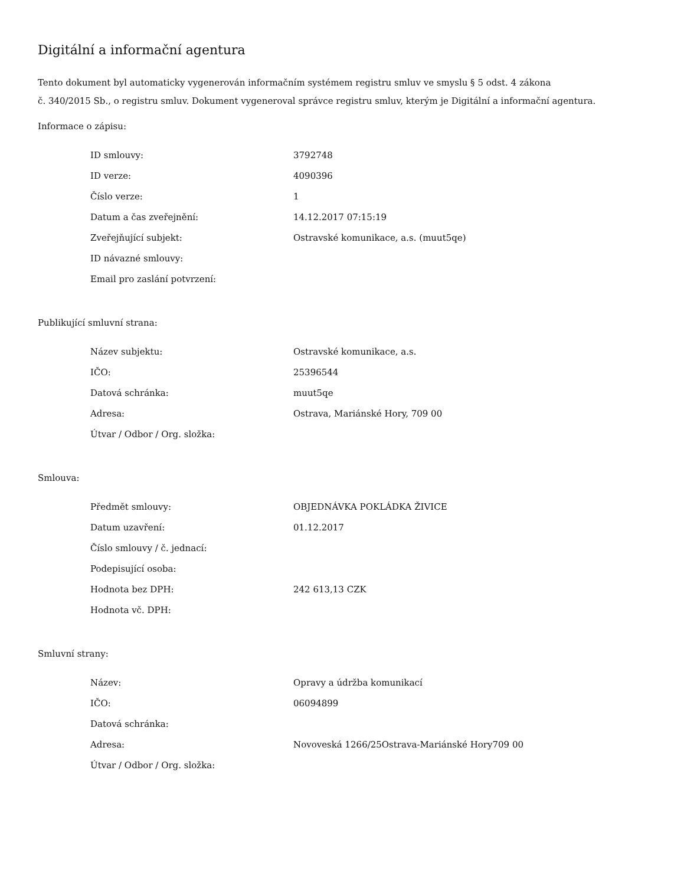Digitální a informační agentura
Tento dokument byl automaticky vygenerován informačním systémem registru smluv ve smyslu § 5 odst. 4 zákona
č. 340/2015 Sb., o registru smluv. Dokument vygeneroval správce registru smluv, kterým je Digitální a informační agentura.
Informace o zápisu:
| ID smlouvy: | 3792748 |
| ID verze: | 4090396 |
| Číslo verze: | 1 |
| Datum a čas zveřejnění: | 14.12.2017 07:15:19 |
| Zveřejňující subjekt: | Ostravské komunikace, a.s. (muut5qe) |
| ID návazné smlouvy: | |
| Email pro zaslání potvrzení: | |
Publikující smluvní strana:
| Název subjektu: | Ostravské komunikace, a.s. |
| IČO: | 25396544 |
| Datová schránka: | muut5qe |
| Adresa: | Ostrava, Mariánské Hory, 709 00 |
| Útvar / Odbor / Org. složka: | |
Smlouva:
| Předmět smlouvy: | OBJEDNÁVKA POKLÁDKA ŽIVICE |
| Datum uzavření: | 01.12.2017 |
| Číslo smlouvy / č. jednací: | |
| Podepisující osoba: | |
| Hodnota bez DPH: | 242 613,13 CZK |
| Hodnota vč. DPH: | |
Smluvní strany:
| Název: | Opravy a údržba komunikací |
| IČO: | 06094899 |
| Datová schránka: | |
| Adresa: | Novoveská 1266/25Ostrava-Mariánské Hory709 00 |
| Útvar / Odbor / Org. složka: | |